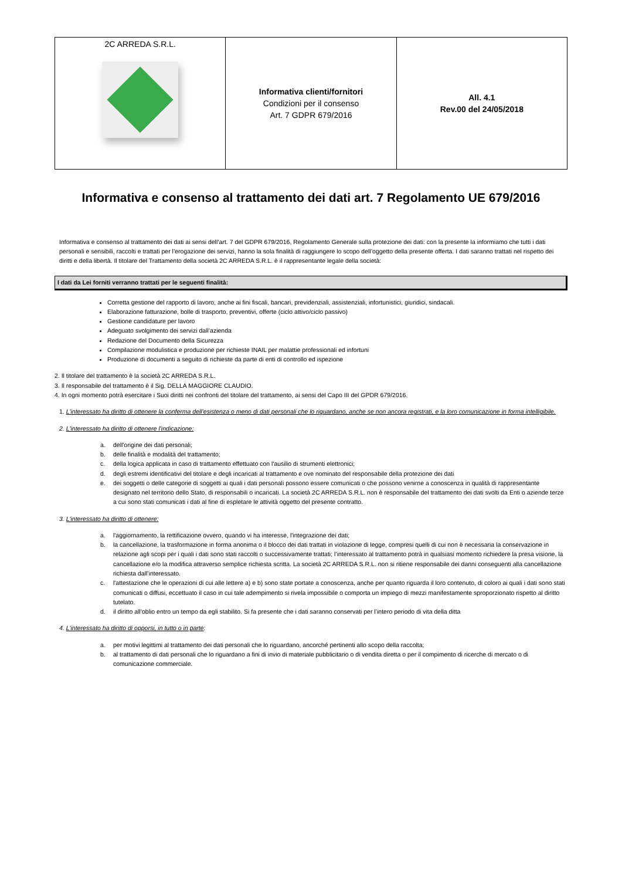| 2C ARREDA S.R.L. | Informativa clienti/fornitori Condizioni per il consenso Art. 7 GDPR 679/2016 | All. 4.1 Rev.00 del 24/05/2018 |
Informativa e consenso al trattamento dei dati art. 7 Regolamento UE 679/2016
Informativa e consenso al trattamento dei dati ai sensi dell’art. 7 del GDPR 679/2016, Regolamento Generale sulla protezione dei dati: con la presente la informiamo che tutti i dati personali e sensibili, raccolti e trattati per l’erogazione dei servizi, hanno la sola finalità di raggiungere lo scopo dell’oggetto della presente offerta. I dati saranno trattati nel rispetto dei diritti e della libertà. Il titolare del Trattamento della società 2C ARREDA S.R.L. è il rappresentante legale della società:
I dati da Lei forniti verranno trattati per le seguenti finalità:
Corretta gestione del rapporto di lavoro, anche ai fini fiscali, bancari, previdenziali, assistenziali, infortunistici, giuridici, sindacali.
Elaborazione fatturazione, bolle di trasporto, preventivi, offerte (ciclo attivo/ciclo passivo)
Gestione candidature per lavoro
Adeguato svolgimento dei servizi dall’azienda
Redazione del Documento della Sicurezza
Compilazione modulistica e produzione per richieste INAIL per malattie professionali ed infortuni
Produzione di documenti a seguito di richieste da parte di enti di controllo ed ispezione
2. Il titolare del trattamento è la società 2C ARREDA S.R.L.
3. Il responsabile del trattamento è il Sig. DELLA MAGGIORE CLAUDIO.
4. In ogni momento potrà esercitare i Suoi diritti nei confronti del titolare del trattamento, ai sensi del Capo III del GPDR 679/2016.
1. L'interessato ha diritto di ottenere la conferma dell'esistenza o meno di dati personali che lo riguardano, anche se non ancora registrati, e la loro comunicazione in forma intelligibile.
2. L'interessato ha diritto di ottenere l'indicazione:
a. dell'origine dei dati personali;
b. delle finalità e modalità del trattamento;
c. della logica applicata in caso di trattamento effettuato con l'ausilio di strumenti elettronici;
d. degli estremi identificativi del titolare e degli incaricati al trattamento e ove nominato del responsabile della protezione dei dati
e. dei soggetti o delle categorie di soggetti ai quali i dati personali possono essere comunicati o che possono venirne a conoscenza in qualità di rappresentante designato nel territorio dello Stato, di responsabili o incaricati. La società 2C ARREDA S.R.L. non è responsabile del trattamento dei dati svolti da Enti o aziende terze a cui sono stati comunicati i dati al fine di espletare le attività oggetto del presente contratto.
3. L'interessato ha diritto di ottenere:
a. l'aggiornamento, la rettificazione ovvero, quando vi ha interesse, l'integrazione dei dati;
b. la cancellazione, la trasformazione in forma anonima o il blocco dei dati trattati in violazione di legge, compresi quelli di cui non è necessaria la conservazione in relazione agli scopi per i quali i dati sono stati raccolti o successivamente trattati; l’interessato al trattamento potrà in qualsiasi momento richiedere la presa visione, la cancellazione e/o la modifica attraverso semplice richiesta scritta. La società 2C ARREDA S.R.L. non si ritiene responsabile dei danni conseguenti alla cancellazione richiesta dall’interessato.
c. l'attestazione che le operazioni di cui alle lettere a) e b) sono state portate a conoscenza, anche per quanto riguarda il loro contenuto, di coloro ai quali i dati sono stati comunicati o diffusi, eccettuato il caso in cui tale adempimento si rivela impossibile o comporta un impiego di mezzi manifestamente sproporzionato rispetto al diritto tutelato.
d. il diritto all’oblio entro un tempo da egli stabilito. Si fa presente che i dati saranno conservati per l’intero periodo di vita della ditta
4. L'interessato ha diritto di opporsi, in tutto o in parte:
a. per motivi legittimi al trattamento dei dati personali che lo riguardano, ancorché pertinenti allo scopo della raccolta;
b. al trattamento di dati personali che lo riguardano a fini di invio di materiale pubblicitario o di vendita diretta o per il compimento di ricerche di mercato o di comunicazione commerciale.